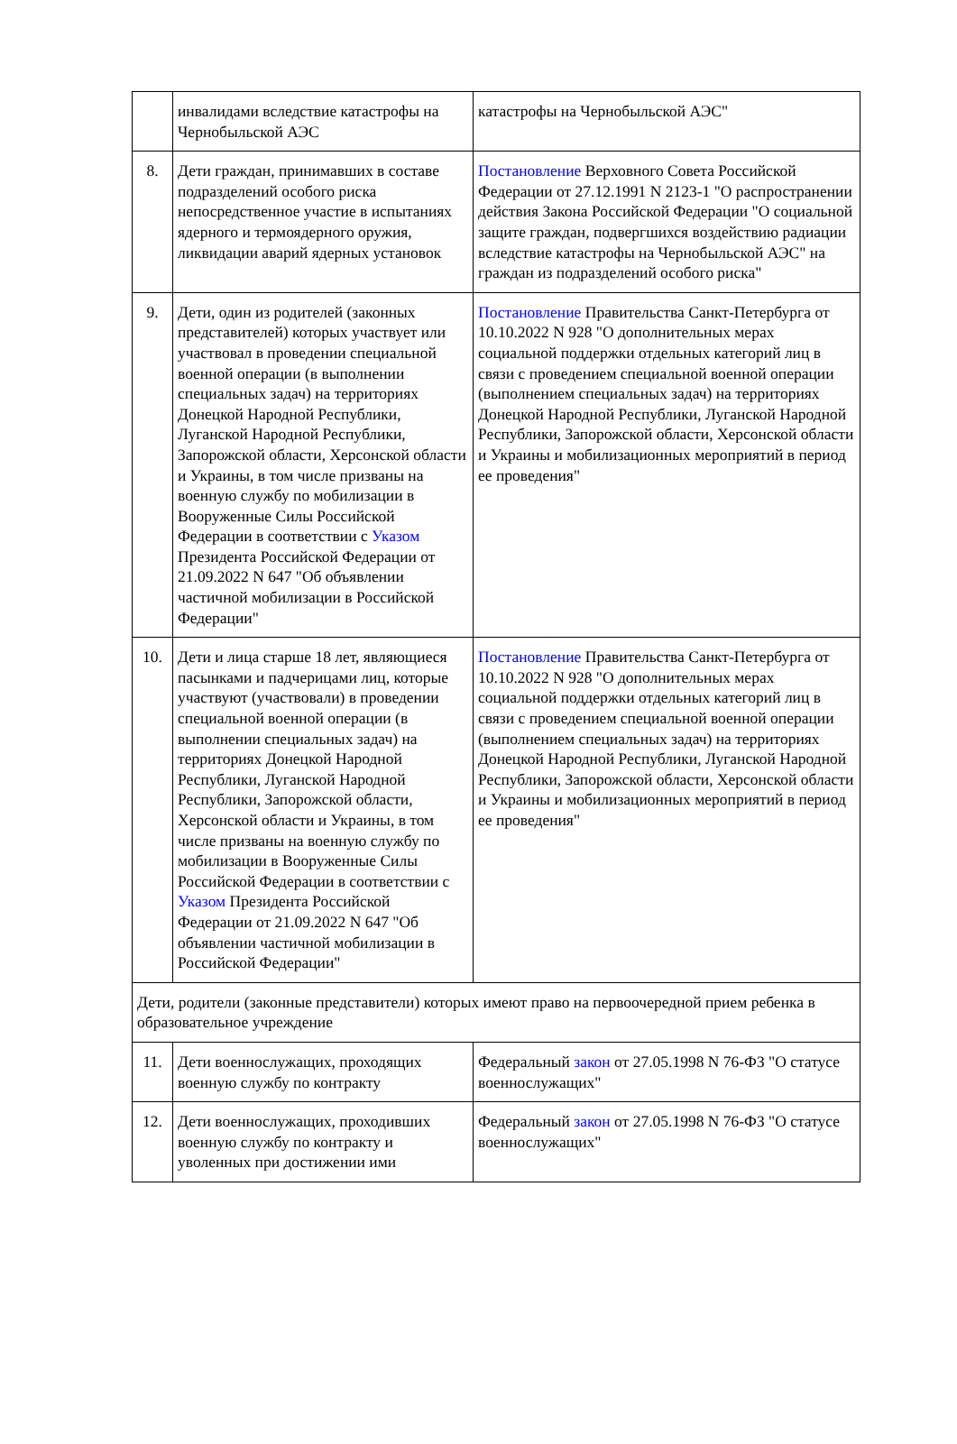| | инвалидами вследствие катастрофы на Чернобыльской АЭС | катастрофы на Чернобыльской АЭС" |
| 8. | Дети граждан, принимавших в составе подразделений особого риска непосредственное участие в испытаниях ядерного и термоядерного оружия, ликвидации аварий ядерных установок | Постановление Верховного Совета Российской Федерации от 27.12.1991 N 2123-1 "О распространении действия Закона Российской Федерации "О социальной защите граждан, подвергшихся воздействию радиации вследствие катастрофы на Чернобыльской АЭС" на граждан из подразделений особого риска" |
| 9. | Дети, один из родителей (законных представителей) которых участвует или участвовал в проведении специальной военной операции (в выполнении специальных задач) на территориях Донецкой Народной Республики, Луганской Народной Республики, Запорожской области, Херсонской области и Украины, в том числе призваны на военную службу по мобилизации в Вооруженные Силы Российской Федерации в соответствии с Указом Президента Российской Федерации от 21.09.2022 N 647 "Об объявлении частичной мобилизации в Российской Федерации" | Постановление Правительства Санкт-Петербурга от 10.10.2022 N 928 "О дополнительных мерах социальной поддержки отдельных категорий лиц в связи с проведением специальной военной операции (выполнением специальных задач) на территориях Донецкой Народной Республики, Луганской Народной Республики, Запорожской области, Херсонской области и Украины и мобилизационных мероприятий в период ее проведения" |
| 10. | Дети и лица старше 18 лет, являющиеся пасынками и падчерицами лиц, которые участвуют (участвовали) в проведении специальной военной операции (в выполнении специальных задач) на территориях Донецкой Народной Республики, Луганской Народной Республики, Запорожской области, Херсонской области и Украины, в том числе призваны на военную службу по мобилизации в Вооруженные Силы Российской Федерации в соответствии с Указом Президента Российской Федерации от 21.09.2022 N 647 "Об объявлении частичной мобилизации в Российской Федерации" | Постановление Правительства Санкт-Петербурга от 10.10.2022 N 928 "О дополнительных мерах социальной поддержки отдельных категорий лиц в связи с проведением специальной военной операции (выполнением специальных задач) на территориях Донецкой Народной Республики, Луганской Народной Республики, Запорожской области, Херсонской области и Украины и мобилизационных мероприятий в период ее проведения" |
| Дети, родители (законные представители) которых имеют право на первоочередной прием ребенка в образовательное учреждение | | |
| 11. | Дети военнослужащих, проходящих военную службу по контракту | Федеральный закон от 27.05.1998 N 76-ФЗ "О статусе военнослужащих" |
| 12. | Дети военнослужащих, проходивших военную службу по контракту и уволенных при достижении ими | Федеральный закон от 27.05.1998 N 76-ФЗ "О статусе военнослужащих" |